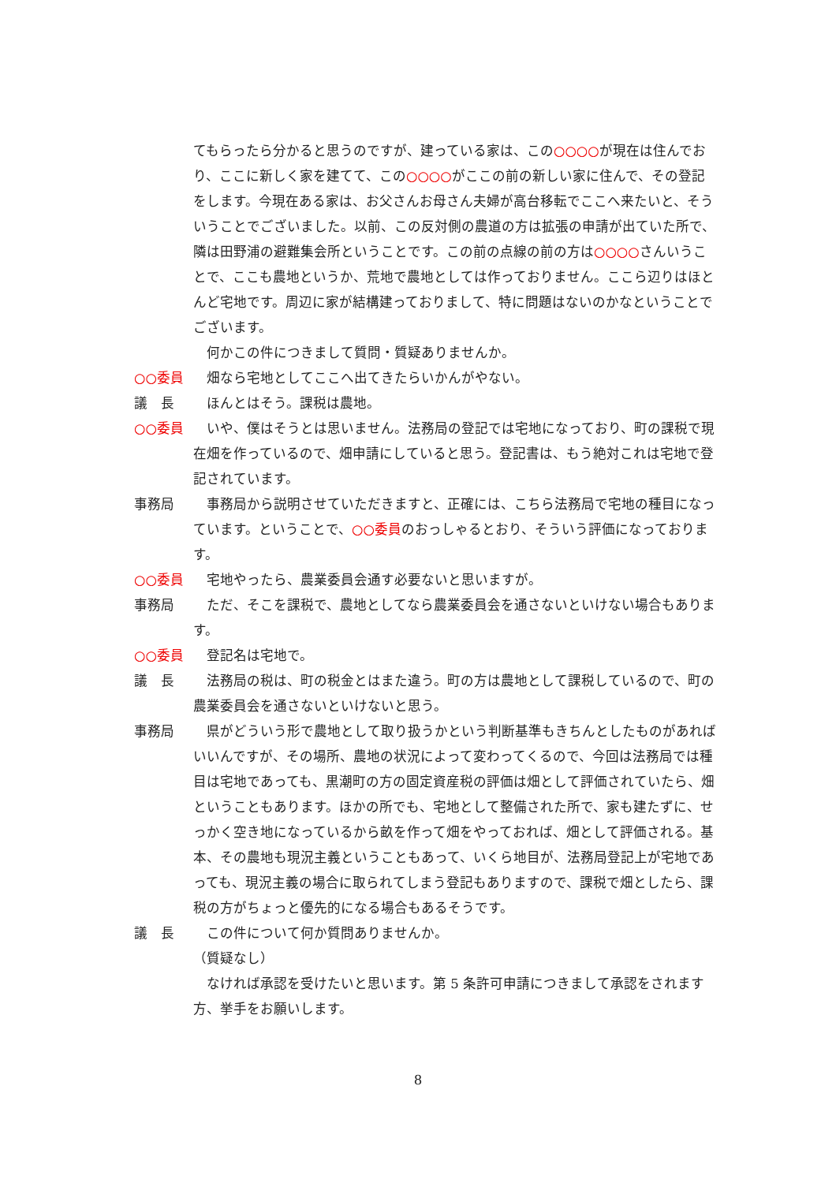てもらったら分かると思うのですが、建っている家は、この○○○○が現在は住んでおり、ここに新しく家を建てて、この○○○○がここの前の新しい家に住んで、その登記をします。今現在ある家は、お父さんお母さん夫婦が高台移転でここへ来たいと、そういうことでございました。以前、この反対側の農道の方は拡張の申請が出ていた所で、隣は田野浦の避難集会所ということです。この前の点線の前の方は○○○○さんいうことで、ここも農地というか、荒地で農地としては作っておりません。ここら辺りはほとんど宅地です。周辺に家が結構建っておりまして、特に問題はないのかなということでございます。
　何かこの件につきまして質問・質疑ありませんか。
○○委員　畑なら宅地としてここへ出てきたらいかんがやない。
議　長　ほんとはそう。課税は農地。
○○委員　いや、僕はそうとは思いません。法務局の登記では宅地になっており、町の課税で現在畑を作っているので、畑申請にしていると思う。登記書は、もう絶対これは宅地で登記されています。
事務局　事務局から説明させていただきますと、正確には、こちら法務局で宅地の種目になっています。ということで、○○委員のおっしゃるとおり、そういう評価になっております。
○○委員　宅地やったら、農業委員会通す必要ないと思いますが。
事務局　ただ、そこを課税で、農地としてなら農業委員会を通さないといけない場合もあります。
○○委員　登記名は宅地で。
議　長　法務局の税は、町の税金とはまた違う。町の方は農地として課税しているので、町の農業委員会を通さないといけないと思う。
事務局　県がどういう形で農地として取り扱うかという判断基準もきちんとしたものがあればいいんですが、その場所、農地の状況によって変わってくるので、今回は法務局では種目は宅地であっても、黒潮町の方の固定資産税の評価は畑として評価されていたら、畑ということもあります。ほかの所でも、宅地として整備された所で、家も建たずに、せっかく空き地になっているから畝を作って畑をやっておれば、畑として評価される。基本、その農地も現況主義ということもあって、いくら地目が、法務局登記上が宅地であっても、現況主義の場合に取られてしまう登記もありますので、課税で畑としたら、課税の方がちょっと優先的になる場合もあるそうです。
議　長　この件について何か質問ありませんか。
（質疑なし）
　なければ承認を受けたいと思います。第 5 条許可申請につきまして承認をされます方、挙手をお願いします。
8